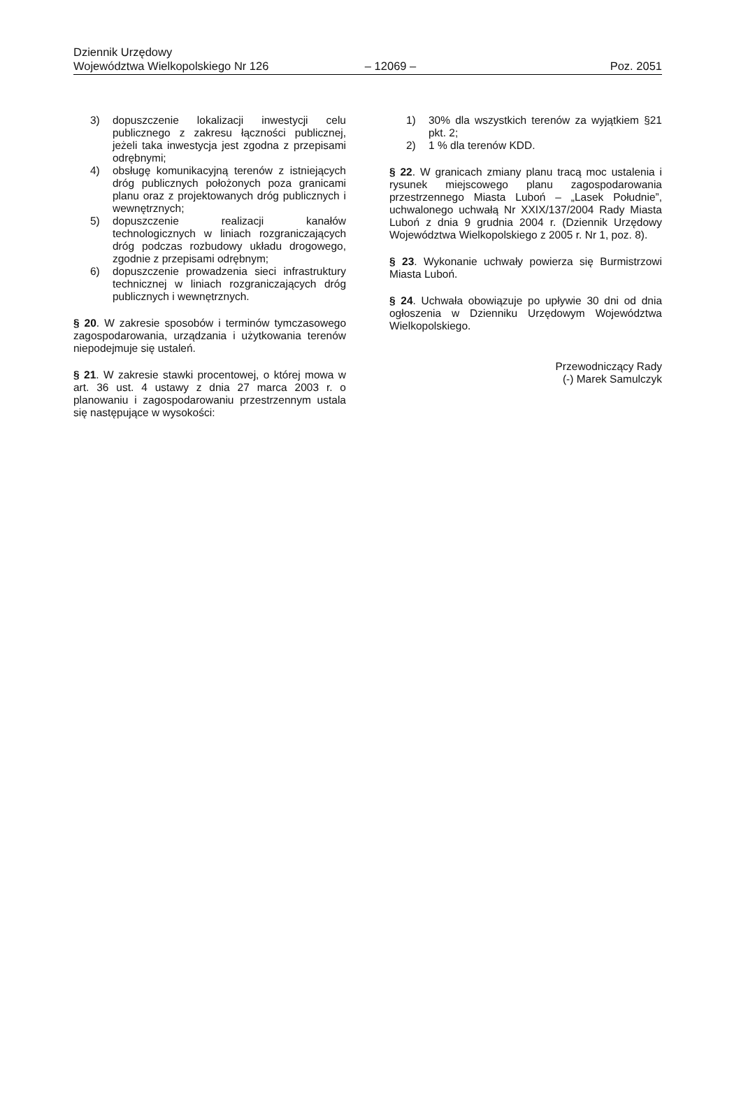Dziennik Urzędowy
Województwa Wielkopolskiego Nr 126 – 12069 – Poz. 2051
3) dopuszczenie lokalizacji inwestycji celu publicznego z zakresu łączności publicznej, jeżeli taka inwestycja jest zgodna z przepisami odrębnymi;
4) obsługę komunikacyjną terenów z istniejących dróg publicznych położonych poza granicami planu oraz z projektowanych dróg publicznych i wewnętrznych;
5) dopuszczenie realizacji kanałów technologicznych w liniach rozgraniczających dróg podczas rozbudowy układu drogowego, zgodnie z przepisami odrębnym;
6) dopuszczenie prowadzenia sieci infrastruktury technicznej w liniach rozgraniczających dróg publicznych i wewnętrznych.
§ 20. W zakresie sposobów i terminów tymczasowego zagospodarowania, urządzania i użytkowania terenów niepodejmuje się ustaleń.
§ 21. W zakresie stawki procentowej, o której mowa w art. 36 ust. 4 ustawy z dnia 27 marca 2003 r. o planowaniu i zagospodarowaniu przestrzennym ustala się następujące w wysokości:
1) 30% dla wszystkich terenów za wyjątkiem §21 pkt. 2;
2) 1 % dla terenów KDD.
§ 22. W granicach zmiany planu tracą moc ustalenia i rysunek miejscowego planu zagospodarowania przestrzennego Miasta Luboń – „Lasek Południe”, uchwalonego uchwałą Nr XXIX/137/2004 Rady Miasta Luboń z dnia 9 grudnia 2004 r. (Dziennik Urzędowy Województwa Wielkopolskiego z 2005 r. Nr 1, poz. 8).
§ 23. Wykonanie uchwały powierza się Burmistrzowi Miasta Luboń.
§ 24. Uchwała obowiązuje po upływie 30 dni od dnia ogłoszenia w Dzienniku Urzędowym Województwa Wielkopolskiego.
Przewodniczący Rady
(-) Marek Samulczyk